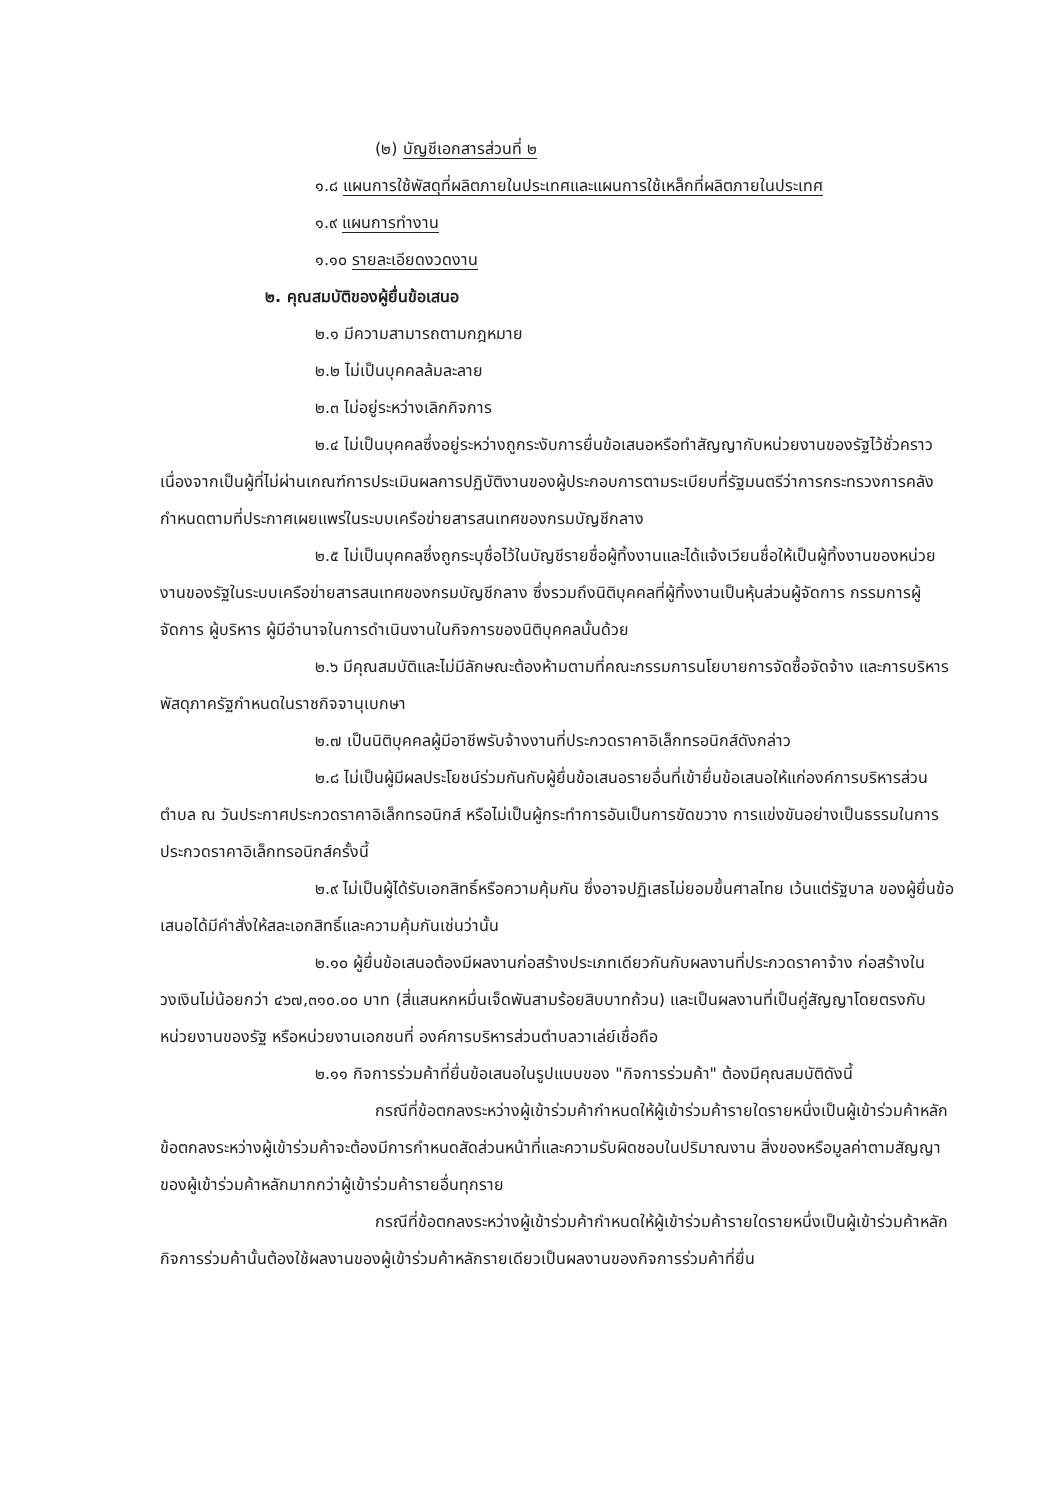(๒) บัญชีเอกสารส่วนที่ ๒
๑.๘ แผนการใช้พัสดุที่ผลิตภายในประเทศและแผนการใช้เหล็กที่ผลิตภายในประเทศ
๑.๙ แผนการทำงาน
๑.๑๐ รายละเอียดงวดงาน
๒. คุณสมบัติของผู้ยื่นข้อเสนอ
๒.๑ มีความสามารถตามกฎหมาย
๒.๒ ไม่เป็นบุคคลล้มละลาย
๒.๓ ไม่อยู่ระหว่างเลิกกิจการ
๒.๔ ไม่เป็นบุคคลซึ่งอยู่ระหว่างถูกระงับการยื่นข้อเสนอหรือทำสัญญากับหน่วยงานของรัฐไว้ชั่วคราว เนื่องจากเป็นผู้ที่ไม่ผ่านเกณฑ์การประเมินผลการปฏิบัติงานของผู้ประกอบการตามระเบียบที่รัฐมนตรีว่าการกระทรวงการคลังกำหนดตามที่ประกาศเผยแพร่ในระบบเครือข่ายสารสนเทศของกรมบัญชีกลาง
๒.๕ ไม่เป็นบุคคลซึ่งถูกระบุชื่อไว้ในบัญชีรายชื่อผู้ทิ้งงานและได้แจ้งเวียนชื่อให้เป็นผู้ทิ้งงานของหน่วยงานของรัฐในระบบเครือข่ายสารสนเทศของกรมบัญชีกลาง ซึ่งรวมถึงนิติบุคคลที่ผู้ทิ้งงานเป็นหุ้นส่วนผู้จัดการ กรรมการผู้จัดการ ผู้บริหาร ผู้มีอำนาจในการดำเนินงานในกิจการของนิติบุคคลนั้นด้วย
๒.๖ มีคุณสมบัติและไม่มีลักษณะต้องห้ามตามที่คณะกรรมการนโยบายการจัดซื้อจัดจ้าง และการบริหารพัสดุภาครัฐกำหนดในราชกิจจานุเบกษา
๒.๗ เป็นนิติบุคคลผู้มีอาชีพรับจ้างงานที่ประกวดราคาอิเล็กทรอนิกส์ดังกล่าว
๒.๘ ไม่เป็นผู้มีผลประโยชน์ร่วมกันกับผู้ยื่นข้อเสนอรายอื่นที่เข้ายื่นข้อเสนอให้แก่องค์การบริหารส่วนตำบล ณ วันประกาศประกวดราคาอิเล็กทรอนิกส์ หรือไม่เป็นผู้กระทำการอันเป็นการขัดขวาง การแข่งขันอย่างเป็นธรรมในการประกวดราคาอิเล็กทรอนิกส์ครั้งนี้
๒.๙ ไม่เป็นผู้ได้รับเอกสิทธิ์หรือความคุ้มกัน ซึ่งอาจปฏิเสธไม่ยอมขึ้นศาลไทย เว้นแต่รัฐบาล ของผู้ยื่นข้อเสนอได้มีคำสั่งให้สละเอกสิทธิ์และความคุ้มกันเช่นว่านั้น
๒.๑๐ ผู้ยื่นข้อเสนอต้องมีผลงานก่อสร้างประเภทเดียวกันกับผลงานที่ประกวดราคาจ้าง ก่อสร้างในวงเงินไม่น้อยกว่า ๔๖๗,๓๑๐.๐๐ บาท (สี่แสนหกหมื่นเจ็ดพันสามร้อยสิบบาทถ้วน) และเป็นผลงานที่เป็นคู่สัญญาโดยตรงกับหน่วยงานของรัฐ หรือหน่วยงานเอกชนที่ องค์การบริหารส่วนตำบลวาเล่ย์เชื่อถือ
๒.๑๑ กิจการร่วมค้าที่ยื่นข้อเสนอในรูปแบบของ "กิจการร่วมค้า" ต้องมีคุณสมบัติดังนี้
กรณีที่ข้อตกลงระหว่างผู้เข้าร่วมค้ากำหนดให้ผู้เข้าร่วมค้ารายใดรายหนึ่งเป็นผู้เข้าร่วมค้าหลัก ข้อตกลงระหว่างผู้เข้าร่วมค้าจะต้องมีการกำหนดสัดส่วนหน้าที่และความรับผิดชอบในปริมาณงาน สิ่งของหรือมูลค่าตามสัญญาของผู้เข้าร่วมค้าหลักมากกว่าผู้เข้าร่วมค้ารายอื่นทุกราย
กรณีที่ข้อตกลงระหว่างผู้เข้าร่วมค้ากำหนดให้ผู้เข้าร่วมค้ารายใดรายหนึ่งเป็นผู้เข้าร่วมค้าหลัก กิจการร่วมค้านั้นต้องใช้ผลงานของผู้เข้าร่วมค้าหลักรายเดียวเป็นผลงานของกิจการร่วมค้าที่ยื่น